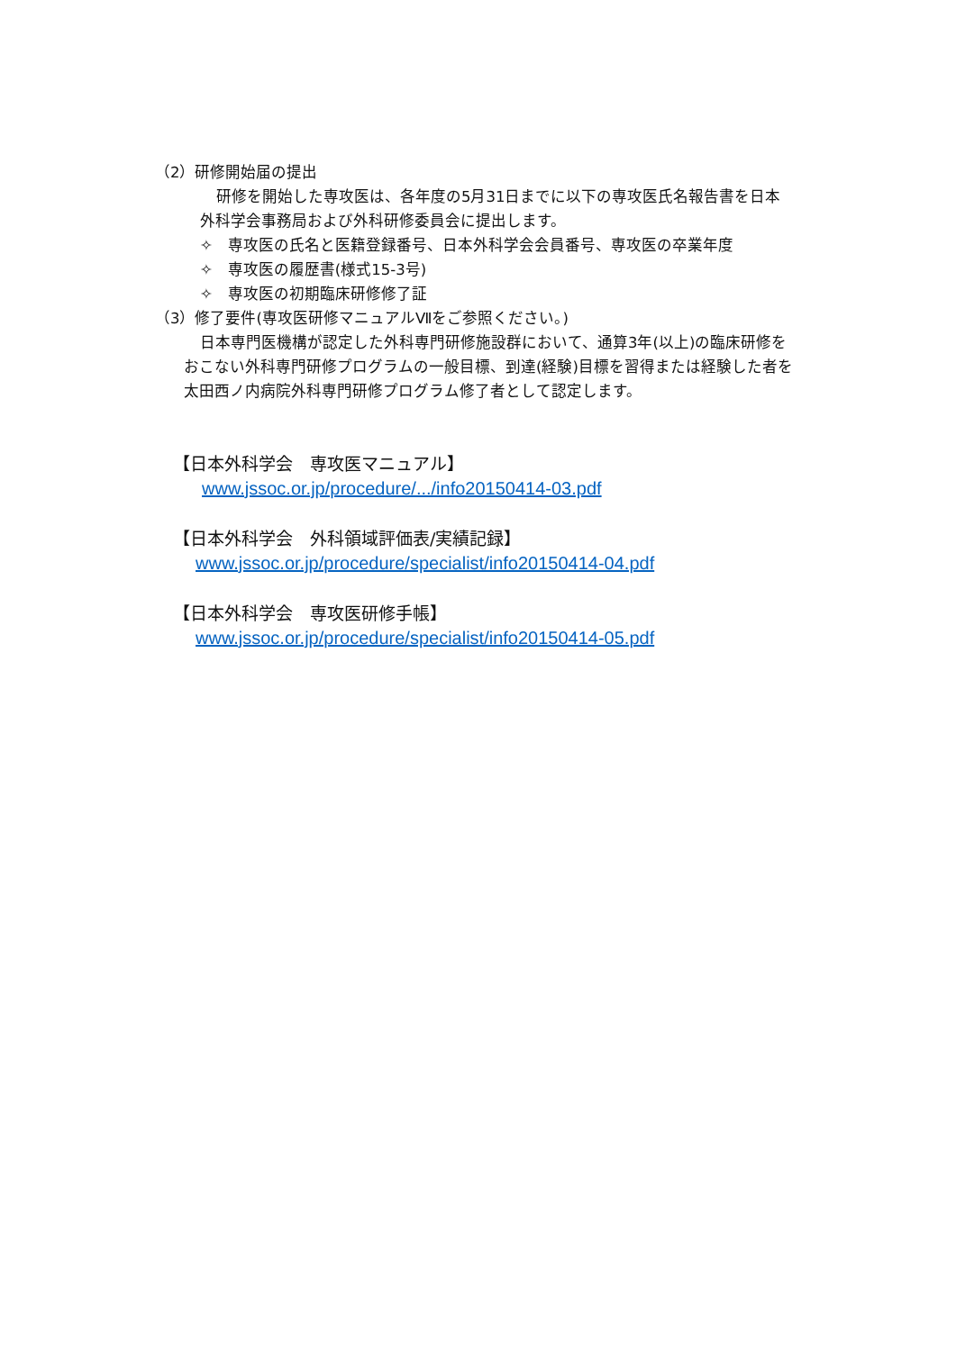（2）研修開始届の提出
研修を開始した専攻医は、各年度の5月31日までに以下の専攻医氏名報告書を日本
外科学会事務局および外科研修委員会に提出します。
✧　専攻医の氏名と医籍登録番号、日本外科学会会員番号、専攻医の卒業年度
✧　専攻医の履歴書(様式15-3号)
✧　専攻医の初期臨床研修修了証
（3）修了要件(専攻医研修マニュアルⅦをご参照ください。)
日本専門医機構が認定した外科専門研修施設群において、通算3年(以上)の臨床研修を
おこない外科専門研修プログラムの一般目標、到達(経験)目標を習得または経験した者を
太田西ノ内病院外科専門研修プログラム修了者として認定します。
【日本外科学会　専攻医マニュアル】
www.jssoc.or.jp/procedure/.../info20150414-03.pdf
【日本外科学会　外科領域評価表/実績記録】
www.jssoc.or.jp/procedure/specialist/info20150414-04.pdf
【日本外科学会　専攻医研修手帳】
www.jssoc.or.jp/procedure/specialist/info20150414-05.pdf